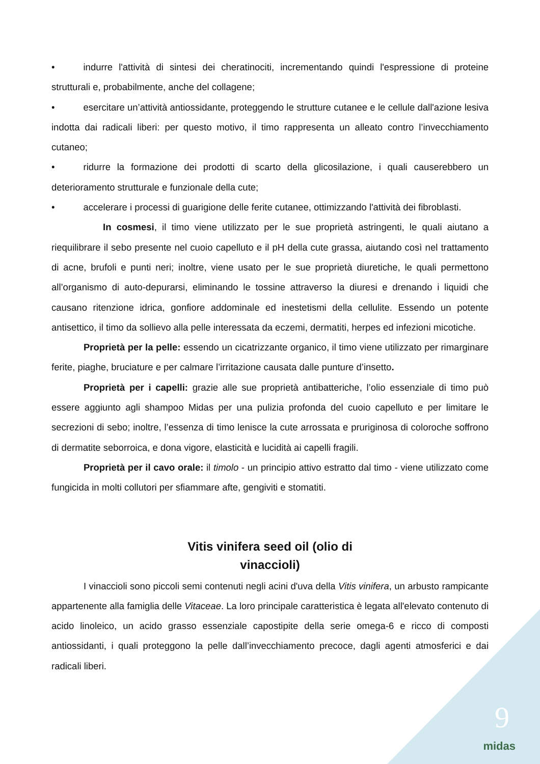• indurre l'attività di sintesi dei cheratinociti, incrementando quindi l'espressione di proteine strutturali e, probabilmente, anche del collagene;
• esercitare un’attività antiossidante, proteggendo le strutture cutanee e le cellule dall'azione lesiva indotta dai radicali liberi: per questo motivo, il timo rappresenta un alleato contro l’invecchiamento cutaneo;
• ridurre la formazione dei prodotti di scarto della glicosilazione, i quali causerebbero un deterioramento strutturale e funzionale della cute;
• accelerare i processi di guarigione delle ferite cutanee, ottimizzando l'attività dei fibroblasti.
In cosmesi, il timo viene utilizzato per le sue proprietà astringenti, le quali aiutano a riequilibrare il sebo presente nel cuoio capelluto e il pH della cute grassa, aiutando così nel trattamento di acne, brufoli e punti neri; inoltre, viene usato per le sue proprietà diuretiche, le quali permettono all’organismo di auto-depurarsi, eliminando le tossine attraverso la diuresi e drenando i liquidi che causano ritenzione idrica, gonfiore addominale ed inestetismi della cellulite. Essendo un potente antisettico, il timo da sollievo alla pelle interessata da eczemi, dermatiti, herpes ed infezioni micotiche.
Proprietà per la pelle: essendo un cicatrizzante organico, il timo viene utilizzato per rimarginare ferite, piaghe, bruciature e per calmare l’irritazione causata dalle punture d’insetto.
Proprietà per i capelli: grazie alle sue proprietà antibatteriche, l’olio essenziale di timo può essere aggiunto agli shampoo Midas per una pulizia profonda del cuoio capelluto e per limitare le secrezioni di sebo; inoltre, l’essenza di timo lenisce la cute arrossata e pruriginosa di coloroche soffrono di dermatite seborroica, e dona vigore, elasticità e lucidità ai capelli fragili.
Proprietà per il cavo orale: il timolo - un principio attivo estratto dal timo - viene utilizzato come fungicida in molti collutori per sfiammare afte, gengiviti e stomatiti.
Vitis vinifera seed oil (olio di
vinaccioli)
I vinaccioli sono piccoli semi contenuti negli acini d'uva della Vitis vinifera, un arbusto rampicante appartenente alla famiglia delle Vitaceae. La loro principale caratteristica è legata all'elevato contenuto di acido linoleico, un acido grasso essenziale capostipite della serie omega-6 e ricco di composti antiossidanti, i quali proteggono la pelle dall’invecchiamento precoce, dagli agenti atmosferici e dai radicali liberi.
9
midas